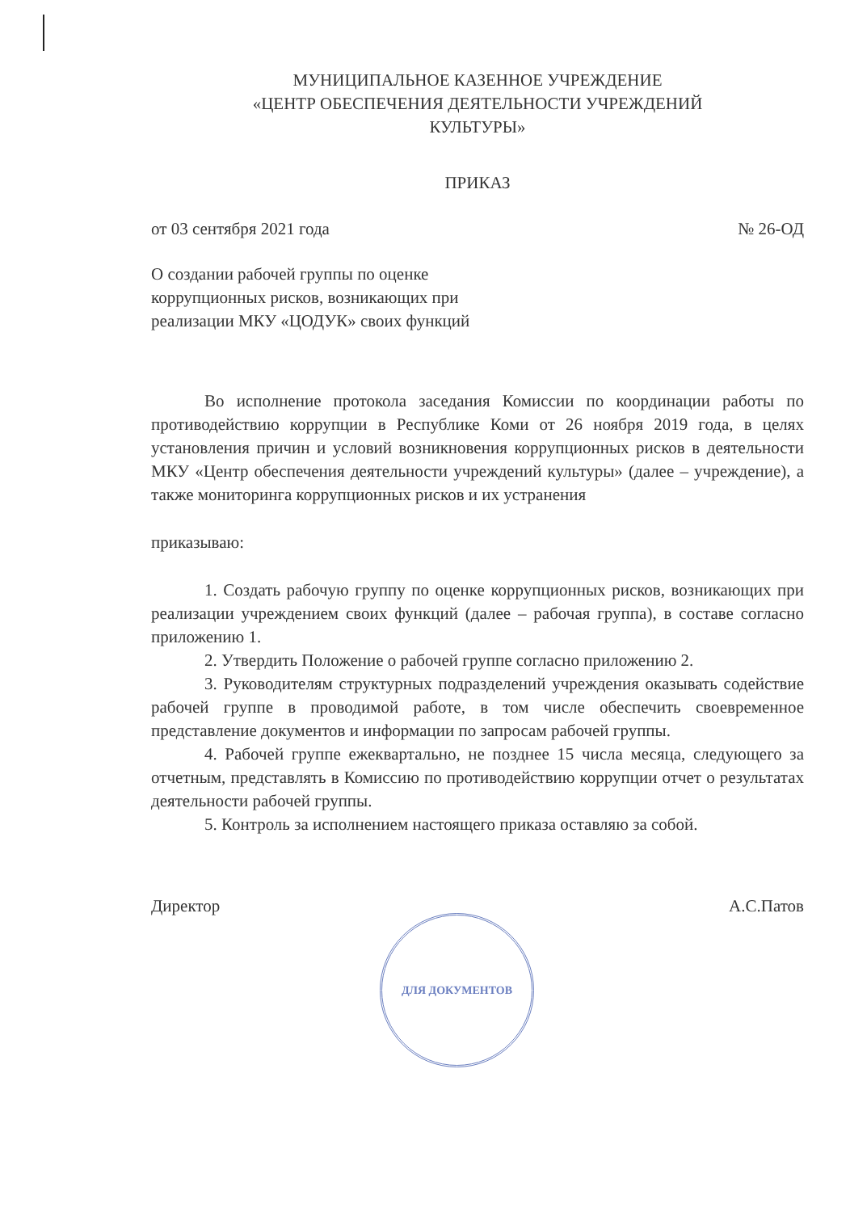МУНИЦИПАЛЬНОЕ КАЗЕННОЕ УЧРЕЖДЕНИЕ
«ЦЕНТР ОБЕСПЕЧЕНИЯ ДЕЯТЕЛЬНОСТИ УЧРЕЖДЕНИЙ
КУЛЬТУРЫ»
ПРИКАЗ
от 03 сентября 2021 года № 26-ОД
О создании рабочей группы по оценке коррупционных рисков, возникающих при реализации МКУ «ЦОДУК» своих функций
Во исполнение протокола заседания Комиссии по координации работы по противодействию коррупции в Республике Коми от 26 ноября 2019 года, в целях установления причин и условий возникновения коррупционных рисков в деятельности МКУ «Центр обеспечения деятельности учреждений культуры» (далее – учреждение), а также мониторинга коррупционных рисков и их устранения
приказываю:
1. Создать рабочую группу по оценке коррупционных рисков, возникающих при реализации учреждением своих функций (далее – рабочая группа), в составе согласно приложению 1.
2. Утвердить Положение о рабочей группе согласно приложению 2.
3. Руководителям структурных подразделений учреждения оказывать содействие рабочей группе в проводимой работе, в том числе обеспечить своевременное представление документов и информации по запросам рабочей группы.
4. Рабочей группе ежеквартально, не позднее 15 числа месяца, следующего за отчетным, представлять в Комиссию по противодействию коррупции отчет о результатах деятельности рабочей группы.
5. Контроль за исполнением настоящего приказа оставляю за собой.
Директор А.С.Патов
ДЛЯ ДОКУМЕНТОВ